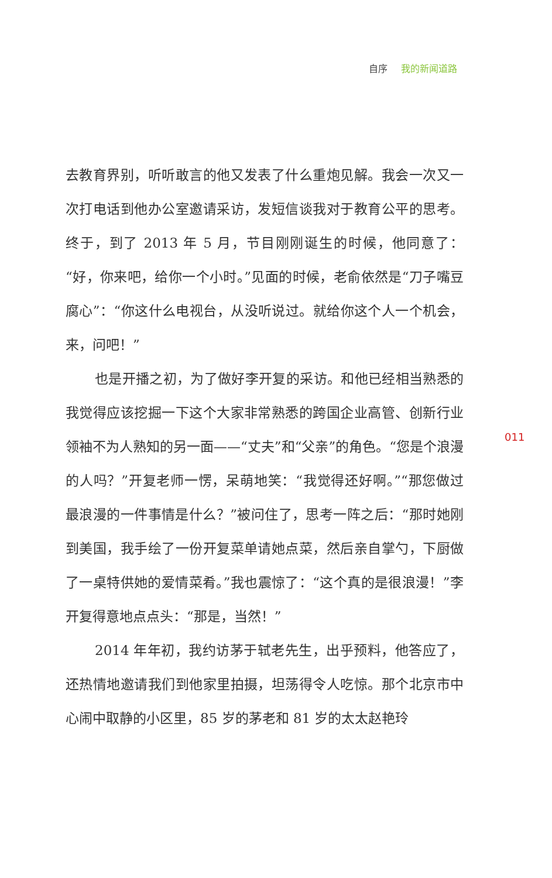自序 我的新闻道路
去教育界别，听听敢言的他又发表了什么重炮见解。我会一次又一次打电话到他办公室邀请采访，发短信谈我对于教育公平的思考。终于，到了 2013 年 5 月，节目刚刚诞生的时候，他同意了：“好，你来吧，给你一个小时。”见面的时候，老俞依然是“刀子嘴豆腐心”：“你这什么电视台，从没听说过。就给你这个人一个机会，来，问吧！”
也是开播之初，为了做好李开复的采访。和他已经相当熟悉的我觉得应该挖掘一下这个大家非常熟悉的跨国企业高管、创新行业领袖不为人熟知的另一面——“丈夫”和“父亲”的角色。“您是个浪漫的人吗？”开复老师一愣，呆萌地笑：“我觉得还好啊。”“那您做过最浪漫的一件事情是什么？”被问住了，思考一阵之后：“那时她刚到美国，我手绘了一份开复菜单请她点菜，然后亲自掌勺，下厨做了一桌特供她的爱情菜肴。”我也震惊了：“这个真的是很浪漫！”李开复得意地点点头：“那是，当然！”
2014 年年初，我约访茅于轼老先生，出乎预料，他答应了，还热情地邀请我们到他家里拍摄，坦荡得令人吃惊。那个北京市中心闹中取静的小区里，85 岁的茅老和 81 岁的太太赵艳玲
011